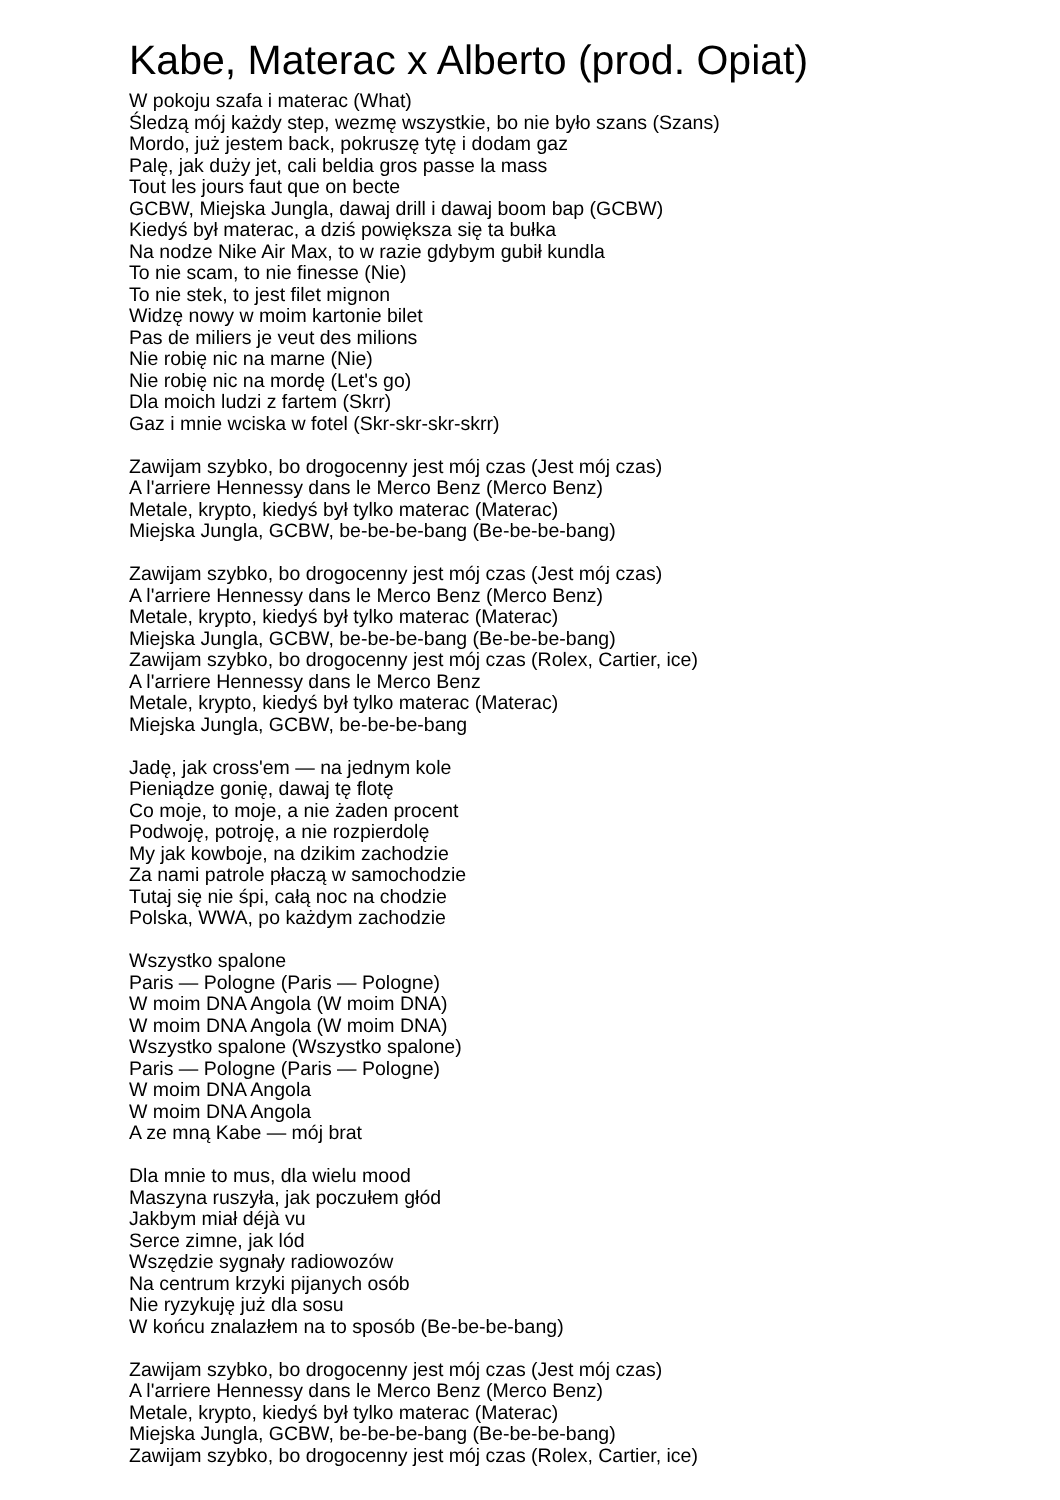Kabe, Materac x Alberto (prod. Opiat)
W pokoju szafa i materac (What)
Śledzą mój każdy step, wezmę wszystkie, bo nie było szans (Szans)
Mordo, już jestem back, pokruszę tytę i dodam gaz
Palę, jak duży jet, cali beldia gros passe la mass
Tout les jours faut que on becte
GCBW, Miejska Jungla, dawaj drill i dawaj boom bap (GCBW)
Kiedyś był materac, a dziś powiększa się ta bułka
Na nodze Nike Air Max, to w razie gdybym gubił kundla
To nie scam, to nie finesse (Nie)
To nie stek, to jest filet mignon
Widzę nowy w moim kartonie bilet
Pas de miliers je veut des milions
Nie robię nic na marne (Nie)
Nie robię nic na mordę (Let's go)
Dla moich ludzi z fartem (Skrr)
Gaz i mnie wciska w fotel (Skr-skr-skr-skrr)
Zawijam szybko, bo drogocenny jest mój czas (Jest mój czas)
A l'arriere Hennessy dans le Merco Benz (Merco Benz)
Metale, krypto, kiedyś był tylko materac (Materac)
Miejska Jungla, GCBW, be-be-be-bang (Be-be-be-bang)
Zawijam szybko, bo drogocenny jest mój czas (Jest mój czas)
A l'arriere Hennessy dans le Merco Benz (Merco Benz)
Metale, krypto, kiedyś był tylko materac (Materac)
Miejska Jungla, GCBW, be-be-be-bang (Be-be-be-bang)
Zawijam szybko, bo drogocenny jest mój czas (Rolex, Cartier, ice)
A l'arriere Hennessy dans le Merco Benz
Metale, krypto, kiedyś był tylko materac (Materac)
Miejska Jungla, GCBW, be-be-be-bang
Jadę, jak cross'em — na jednym kole
Pieniądze gonię, dawaj tę flotę
Co moje, to moje, a nie żaden procent
Podwoję, potroję, a nie rozpierdolę
My jak kowboje, na dzikim zachodzie
Za nami patrole płaczą w samochodzie
Tutaj się nie śpi, całą noc na chodzie
Polska, WWA, po każdym zachodzie
Wszystko spalone
Paris — Pologne (Paris — Pologne)
W moim DNA Angola (W moim DNA)
W moim DNA Angola (W moim DNA)
Wszystko spalone (Wszystko spalone)
Paris — Pologne (Paris — Pologne)
W moim DNA Angola
W moim DNA Angola
A ze mną Kabe — mój brat
Dla mnie to mus, dla wielu mood
Maszyna ruszyła, jak poczułem głód
Jakbym miał déjà vu
Serce zimne, jak lód
Wszędzie sygnały radiowozów
Na centrum krzyki pijanych osób
Nie ryzykuję już dla sosu
W końcu znalazłem na to sposób (Be-be-be-bang)
Zawijam szybko, bo drogocenny jest mój czas (Jest mój czas)
A l'arriere Hennessy dans le Merco Benz (Merco Benz)
Metale, krypto, kiedyś był tylko materac (Materac)
Miejska Jungla, GCBW, be-be-be-bang (Be-be-be-bang)
Zawijam szybko, bo drogocenny jest mój czas (Rolex, Cartier, ice)